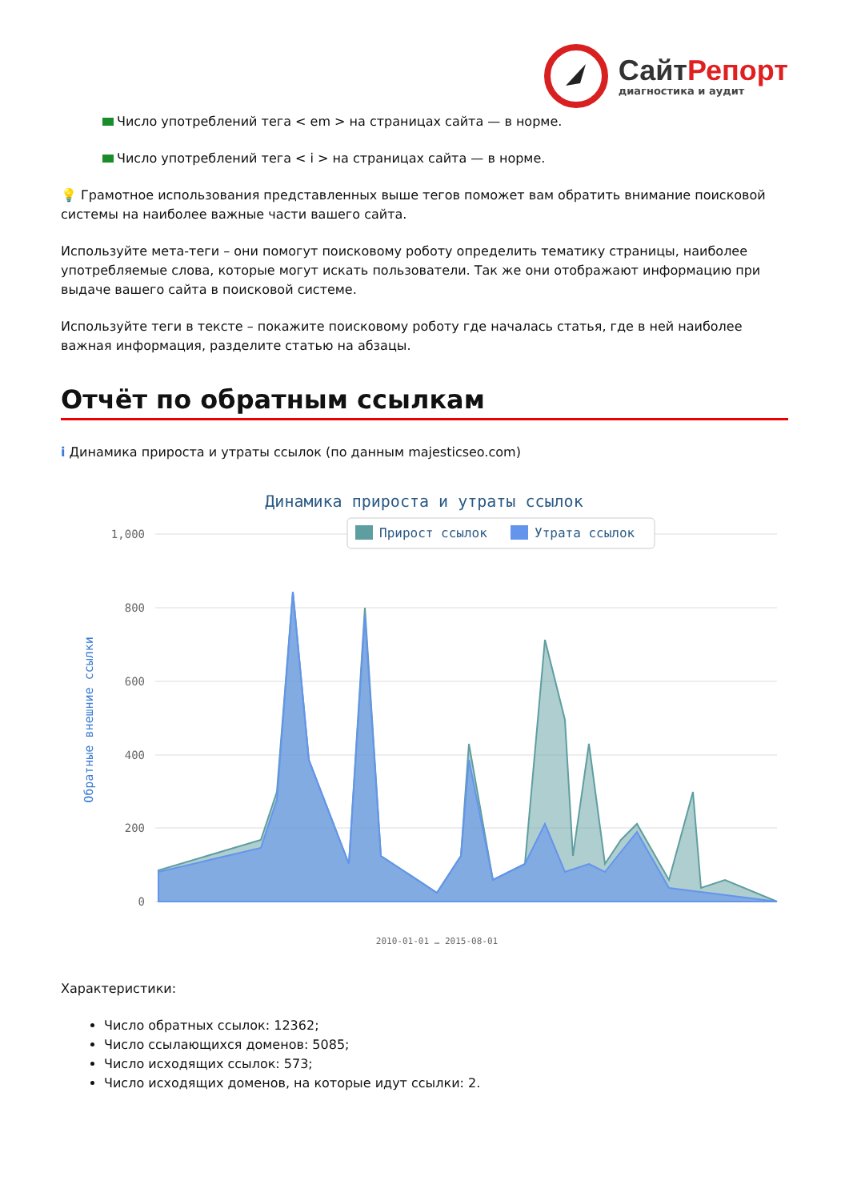СайтРепорт
диагностика и аудит
Число употреблений тега < em > на страницах сайта — в норме.
Число употреблений тега < i > на страницах сайта — в норме.
💡 Грамотное использования представленных выше тегов поможет вам обратить внимание поисковой системы на наиболее важные части вашего сайта.
Используйте мета-теги – они помогут поисковому роботу определить тематику страницы, наиболее употребляемые слова, которые могут искать пользователи. Так же они отображают информацию при выдаче вашего сайта в поисковой системе.
Используйте теги в тексте – покажите поисковому роботу где началась статья, где в ней наиболее важная информация, разделите статью на абзацы.
Отчёт по обратным ссылкам
i Динамика прироста и утраты ссылок (по данным majesticseo.com)
Динамика прироста и утраты ссылок
1,000
800
600
400
200
0
Прирост ссылок
Утрата ссылок
Обратные внешние ссылки
2010-01-01 … 2015-08-01
Характеристики:
Число обратных ссылок: 12362;
Число ссылающихся доменов: 5085;
Число исходящих ссылок: 573;
Число исходящих доменов, на которые идут ссылки: 2.